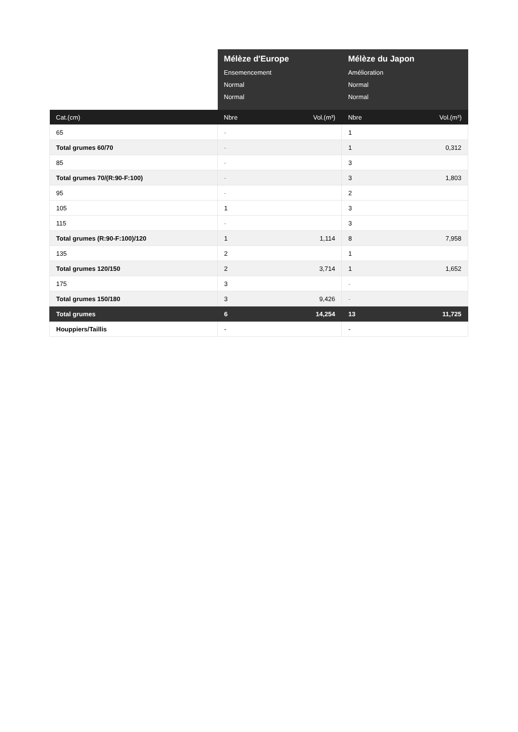| | Mélèze d'Europe | | Mélèze du Japon | |
| --- | --- | --- | --- | --- |
| | Ensemencement | | Amélioration | |
| | Normal | | Normal | |
| | Normal | | Normal | |
| Cat.(cm) | Nbre | Vol.(m³) | Nbre | Vol.(m³) |
| 65 | - | | 1 | |
| Total grumes 60/70 | - | | 1 | 0,312 |
| 85 | - | | 3 | |
| Total grumes 70/(R:90-F:100) | - | | 3 | 1,803 |
| 95 | - | | 2 | |
| 105 | 1 | | 3 | |
| 115 | - | | 3 | |
| Total grumes (R:90-F:100)/120 | 1 | 1,114 | 8 | 7,958 |
| 135 | 2 | | 1 | |
| Total grumes 120/150 | 2 | 3,714 | 1 | 1,652 |
| 175 | 3 | | - | |
| Total grumes 150/180 | 3 | 9,426 | - | |
| Total grumes | 6 | 14,254 | 13 | 11,725 |
| Houppiers/Taillis | - | | - | |